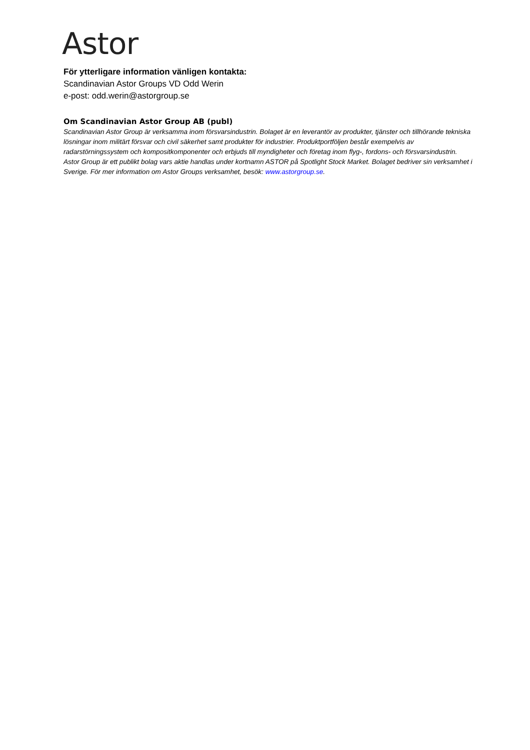Astor
För ytterligare information vänligen kontakta:
Scandinavian Astor Groups VD Odd Werin
e-post: odd.werin@astorgroup.se
Om Scandinavian Astor Group AB (publ)
Scandinavian Astor Group är verksamma inom försvarsindustrin. Bolaget är en leverantör av produkter, tjänster och tillhörande tekniska lösningar inom militärt försvar och civil säkerhet samt produkter för industrier. Produktportföljen består exempelvis av radarstörningssystem och kompositkomponenter och erbjuds till myndigheter och företag inom flyg-, fordons- och försvarsindustrin. Astor Group är ett publikt bolag vars aktie handlas under kortnamn ASTOR på Spotlight Stock Market. Bolaget bedriver sin verksamhet i Sverige. För mer information om Astor Groups verksamhet, besök: www.astorgroup.se.